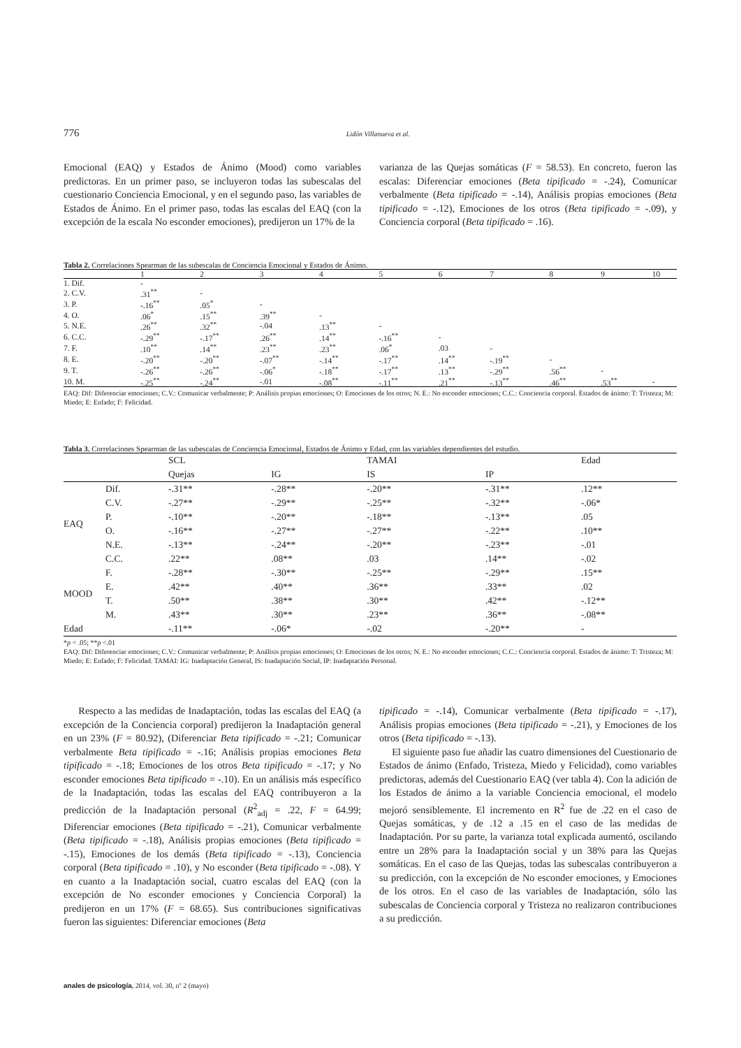776 Lidón Villanueva et al.
Emocional (EAQ) y Estados de Ánimo (Mood) como variables predictoras. En un primer paso, se incluyeron todas las subescalas del cuestionario Conciencia Emocional, y en el segundo paso, las variables de Estados de Ánimo. En el primer paso, todas las escalas del EAQ (con la excepción de la escala No esconder emociones), predijeron un 17% de la
varianza de las Quejas somáticas (F = 58.53). En concreto, fueron las escalas: Diferenciar emociones (Beta tipificado = -.24), Comunicar verbalmente (Beta tipificado = -.14), Análisis propias emociones (Beta tipificado = -.12), Emociones de los otros (Beta tipificado = -.09), y Conciencia corporal (Beta tipificado = .16).
Tabla 2. Correlaciones Spearman de las subescalas de Conciencia Emocional y Estados de Ánimo.
| | 1 | 2 | 3 | 4 | 5 | 6 | 7 | 8 | 9 | 10 |
| --- | --- | --- | --- | --- | --- | --- | --- | --- | --- | --- |
| 1. Dif. | - | | | | | | | | | |
| 2. C.V. | .31<sup>**</sup> | - | | | | | | | | |
| 3. P. | -.16<sup>**</sup> | .05<sup>*</sup> | - | | | | | | | |
| 4. O. | .06<sup>*</sup> | .15<sup>**</sup> | .39<sup>**</sup> | - | | | | | | |
| 5. N.E. | .26<sup>**</sup> | .32<sup>**</sup> | -.04 | .13<sup>**</sup> | - | | | | | |
| 6. C.C. | -.29<sup>**</sup> | -.17<sup>**</sup> | .26<sup>**</sup> | .14<sup>**</sup> | -.16<sup>**</sup> | - | | | | |
| 7. F. | .10<sup>**</sup> | .14<sup>**</sup> | .23<sup>**</sup> | .23<sup>**</sup> | .06<sup>*</sup> | .03 | - | | | |
| 8. E. | -.20<sup>**</sup> | -.20<sup>**</sup> | -.07<sup>**</sup> | -.14<sup>**</sup> | -.17<sup>**</sup> | .14<sup>**</sup> | -.19<sup>**</sup> | - | | |
| 9. T. | -.26<sup>**</sup> | -.26<sup>**</sup> | -.06<sup>*</sup> | -.18<sup>**</sup> | -.17<sup>**</sup> | .13<sup>**</sup> | -.29<sup>**</sup> | .56<sup>**</sup> | - | |
| 10. M. | -.25<sup>**</sup> | -.24<sup>**</sup> | -.01 | -.08<sup>**</sup> | -.11<sup>**</sup> | .21<sup>**</sup> | -.13<sup>**</sup> | .46<sup>**</sup> | .53<sup>**</sup> | - |
EAQ: Dif: Diferenciar emociones; C.V.: Comunicar verbalmente; P: Análisis propias emociones; O: Emociones de los otros; N. E.: No esconder emociones; C.C.: Conciencia corporal. Estados de ánimo: T: Tristeza; M: Miedo; E: Enfado; F: Felicidad.
Tabla 3. Correlaciones Spearman de las subescalas de Conciencia Emocional, Estados de Ánimo y Edad, con las variables dependientes del estudio.
| | | SCL | | TAMAI | | Edad |
| --- | --- | --- | --- | --- | --- | --- |
| | | Quejas | IG | IS | IP | |
| EAQ | Dif. | -.31** | -.28** | -.20** | -.31** | .12** |
| | C.V. | -.27** | -.29** | -.25** | -.32** | -.06* |
| | P. | -.10** | -.20** | -.18** | -.13** | .05 |
| | O. | -.16** | -.27** | -.27** | -.22** | .10** |
| | N.E. | -.13** | -.24** | -.20** | -.23** | -.01 |
| | C.C. | .22** | .08** | .03 | .14** | -.02 |
| MOOD | F. | -.28** | -.30** | -.25** | -.29** | .15** |
| | E. | .42** | .40** | .36** | .33** | .02 |
| | T. | .50** | .38** | .30** | .42** | -.12** |
| | M. | .43** | .30** | .23** | .36** | -.08** |
| Edad | | -.11** | -.06* | -.02 | -.20** | - |
*p < .05; **p <.01
EAQ: Dif: Diferenciar emociones; C.V.: Comunicar verbalmente; P: Análisis propias emociones; O: Emociones de los otros; N. E.: No esconder emociones; C.C.: Conciencia corporal. Estados de ánimo: T: Tristeza; M: Miedo; E: Enfado; F: Felicidad. TAMAI: IG: Inadaptación General, IS: Inadaptación Social, IP: Inadaptación Personal.
Respecto a las medidas de Inadaptación, todas las escalas del EAQ (a excepción de la Conciencia corporal) predijeron la Inadaptación general en un 23% (F = 80.92), (Diferenciar Beta tipificado = -.21; Comunicar verbalmente Beta tipificado = -.16; Análisis propias emociones Beta tipificado = -.18; Emociones de los otros Beta tipificado = -.17; y No esconder emociones Beta tipificado = -.10). En un análisis más específico de la Inadaptación, todas las escalas del EAQ contribuyeron a la predicción de la Inadaptación personal (R<sup>2</sup><sub>adj</sub> = .22, F = 64.99; Diferenciar emociones (Beta tipificado = -.21), Comunicar verbalmente (Beta tipificado = -.18), Análisis propias emociones (Beta tipificado = -.15), Emociones de los demás (Beta tipificado = -.13), Conciencia corporal (Beta tipificado = .10), y No esconder (Beta tipificado = -.08). Y en cuanto a la Inadaptación social, cuatro escalas del EAQ (con la excepción de No esconder emociones y Conciencia Corporal) la predijeron en un 17% (F = 68.65). Sus contribuciones significativas fueron las siguientes: Diferenciar emociones (Beta
tipificado = -.14), Comunicar verbalmente (Beta tipificado = -.17), Análisis propias emociones (Beta tipificado = -.21), y Emociones de los otros (Beta tipificado = -.13).
El siguiente paso fue añadir las cuatro dimensiones del Cuestionario de Estados de ánimo (Enfado, Tristeza, Miedo y Felicidad), como variables predictoras, además del Cuestionario EAQ (ver tabla 4). Con la adición de los Estados de ánimo a la variable Conciencia emocional, el modelo mejoró sensiblemente. El incremento en R<sup>2</sup> fue de .22 en el caso de Quejas somáticas, y de .12 a .15 en el caso de las medidas de Inadaptación. Por su parte, la varianza total explicada aumentó, oscilando entre un 28% para la Inadaptación social y un 38% para las Quejas somáticas. En el caso de las Quejas, todas las subescalas contribuyeron a su predicción, con la excepción de No esconder emociones, y Emociones de los otros. En el caso de las variables de Inadaptación, sólo las subescalas de Conciencia corporal y Tristeza no realizaron contribuciones a su predicción.
anales de psicología, 2014, vol. 30, nº 2 (mayo)